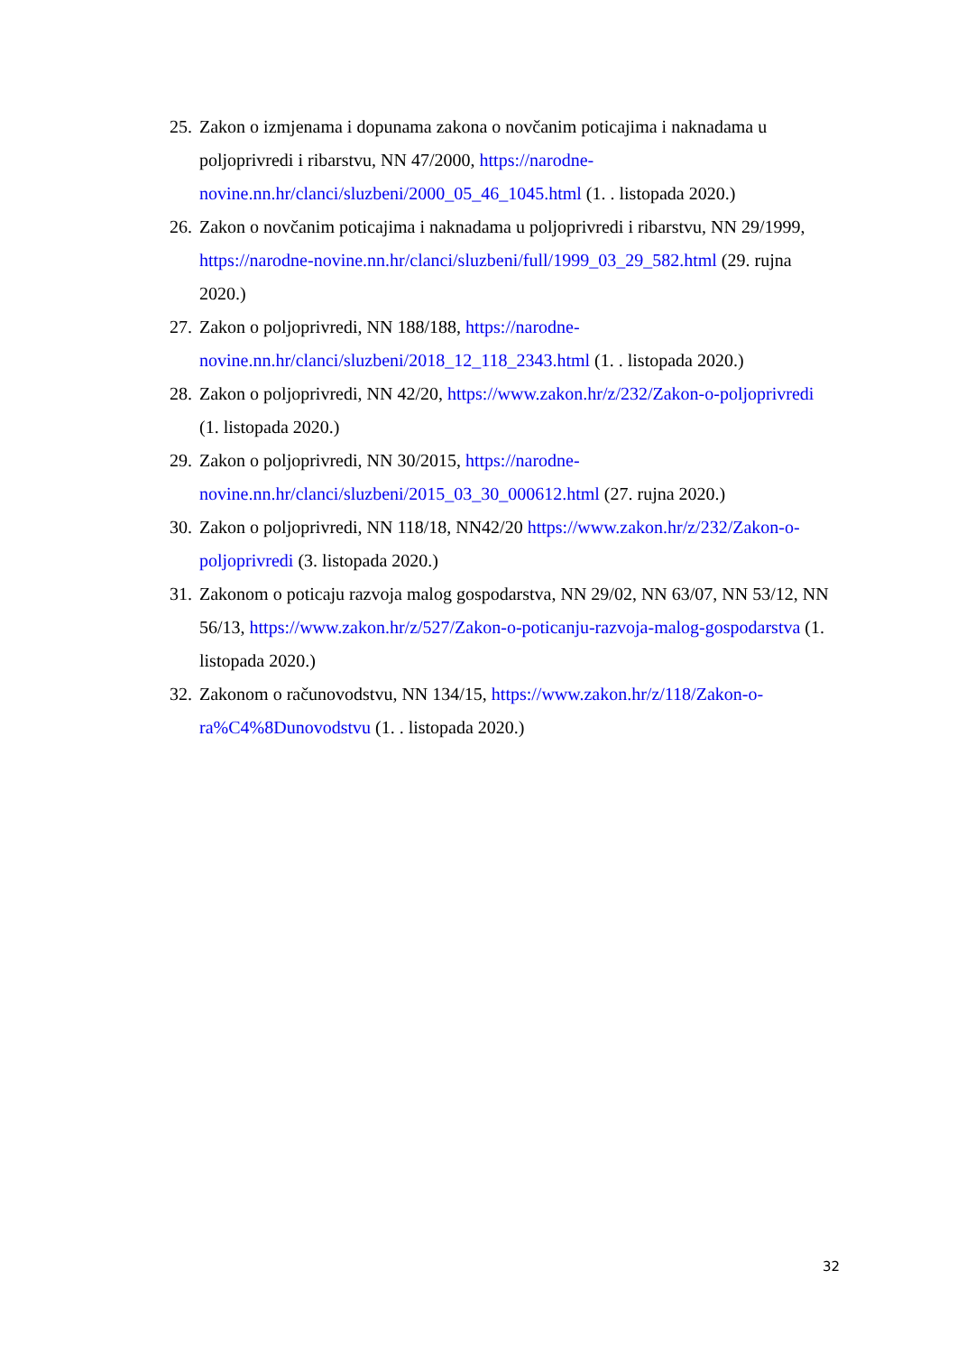25. Zakon o izmjenama i dopunama zakona o novčanim poticajima i naknadama u poljoprivredi i ribarstvu, NN 47/2000, https://narodne-novine.nn.hr/clanci/sluzbeni/2000_05_46_1045.html (1. . listopada 2020.)
26. Zakon o novčanim poticajima i naknadama u poljoprivredi i ribarstvu, NN 29/1999, https://narodne-novine.nn.hr/clanci/sluzbeni/full/1999_03_29_582.html (29. rujna 2020.)
27. Zakon o poljoprivredi, NN 188/188, https://narodne-novine.nn.hr/clanci/sluzbeni/2018_12_118_2343.html (1. . listopada 2020.)
28. Zakon o poljoprivredi, NN 42/20, https://www.zakon.hr/z/232/Zakon-o-poljoprivredi (1. listopada 2020.)
29. Zakon o poljoprivredi, NN 30/2015, https://narodne-novine.nn.hr/clanci/sluzbeni/2015_03_30_000612.html (27. rujna 2020.)
30. Zakon o poljoprivredi, NN 118/18, NN42/20 https://www.zakon.hr/z/232/Zakon-o-poljoprivredi (3. listopada 2020.)
31. Zakonom o poticaju razvoja malog gospodarstva, NN 29/02, NN 63/07, NN 53/12, NN 56/13, https://www.zakon.hr/z/527/Zakon-o-poticanju-razvoja-malog-gospodarstva (1. listopada 2020.)
32. Zakonom o računovodstvu, NN 134/15, https://www.zakon.hr/z/118/Zakon-o-ra%C4%8Dunovodstvu (1. . listopada 2020.)
32